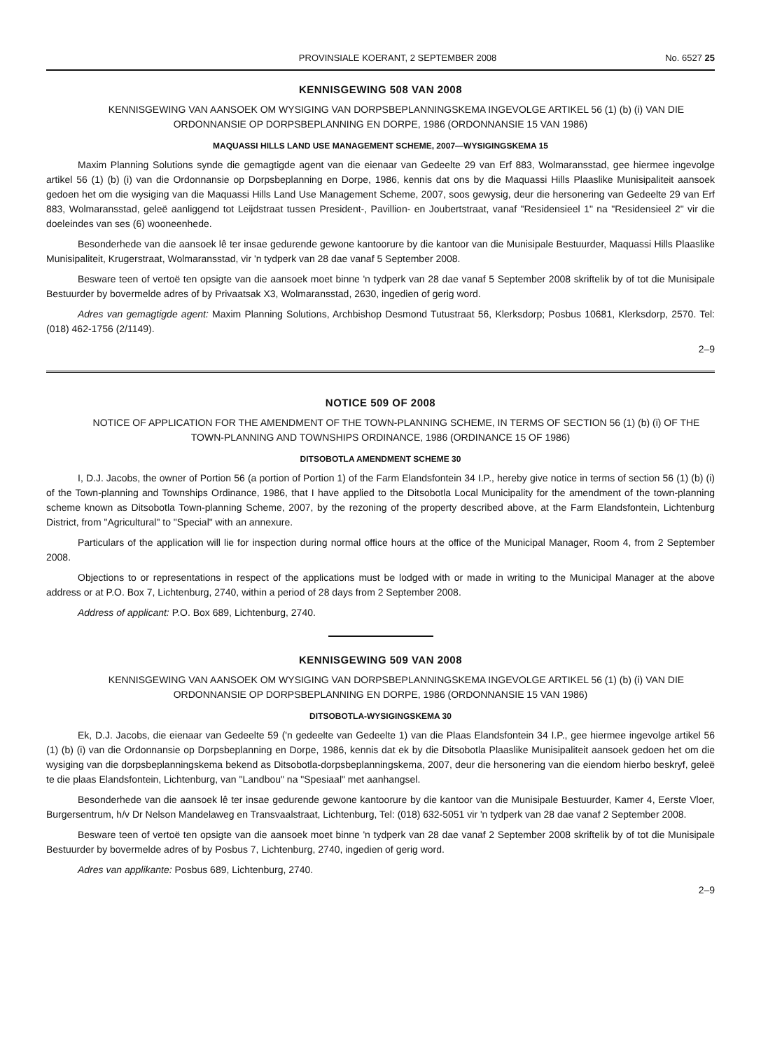PROVINSIALE KOERANT, 2 SEPTEMBER 2008 No. 6527 25
KENNISGEWING 508 VAN 2008
KENNISGEWING VAN AANSOEK OM WYSIGING VAN DORPSBEPLANNINGSKEMA INGEVOLGE ARTIKEL 56 (1) (b) (i) VAN DIE ORDONNANSIE OP DORPSBEPLANNING EN DORPE, 1986 (ORDONNANSIE 15 VAN 1986)
MAQUASSI HILLS LAND USE MANAGEMENT SCHEME, 2007—WYSIGINGSKEMA 15
Maxim Planning Solutions synde die gemagtigde agent van die eienaar van Gedeelte 29 van Erf 883, Wolmaransstad, gee hiermee ingevolge artikel 56 (1) (b) (i) van die Ordonnansie op Dorpsbeplanning en Dorpe, 1986, kennis dat ons by die Maquassi Hills Plaaslike Munisipaliteit aansoek gedoen het om die wysiging van die Maquassi Hills Land Use Management Scheme, 2007, soos gewysig, deur die hersonering van Gedeelte 29 van Erf 883, Wolmaransstad, geleë aanliggend tot Leijdstraat tussen President-, Pavillion- en Joubertstraat, vanaf "Residensieel 1" na "Residensieel 2" vir die doeleindes van ses (6) wooneenhede.
Besonderhede van die aansoek lê ter insae gedurende gewone kantoorure by die kantoor van die Munisipale Bestuurder, Maquassi Hills Plaaslike Munisipaliteit, Krugerstraat, Wolmaransstad, vir 'n tydperk van 28 dae vanaf 5 September 2008.
Besware teen of vertoë ten opsigte van die aansoek moet binne 'n tydperk van 28 dae vanaf 5 September 2008 skriftelik by of tot die Munisipale Bestuurder by bovermelde adres of by Privaatsak X3, Wolmaransstad, 2630, ingedien of gerig word.
Adres van gemagtigde agent: Maxim Planning Solutions, Archbishop Desmond Tutustraat 56, Klerksdorp; Posbus 10681, Klerksdorp, 2570. Tel: (018) 462-1756 (2/1149).
2–9
NOTICE 509 OF 2008
NOTICE OF APPLICATION FOR THE AMENDMENT OF THE TOWN-PLANNING SCHEME, IN TERMS OF SECTION 56 (1) (b) (i) OF THE TOWN-PLANNING AND TOWNSHIPS ORDINANCE, 1986 (ORDINANCE 15 OF 1986)
DITSOBOTLA AMENDMENT SCHEME 30
I, D.J. Jacobs, the owner of Portion 56 (a portion of Portion 1) of the Farm Elandsfontein 34 I.P., hereby give notice in terms of section 56 (1) (b) (i) of the Town-planning and Townships Ordinance, 1986, that I have applied to the Ditsobotla Local Municipality for the amendment of the town-planning scheme known as Ditsobotla Town-planning Scheme, 2007, by the rezoning of the property described above, at the Farm Elandsfontein, Lichtenburg District, from "Agricultural" to "Special" with an annexure.
Particulars of the application will lie for inspection during normal office hours at the office of the Municipal Manager, Room 4, from 2 September 2008.
Objections to or representations in respect of the applications must be lodged with or made in writing to the Municipal Manager at the above address or at P.O. Box 7, Lichtenburg, 2740, within a period of 28 days from 2 September 2008.
Address of applicant: P.O. Box 689, Lichtenburg, 2740.
KENNISGEWING 509 VAN 2008
KENNISGEWING VAN AANSOEK OM WYSIGING VAN DORPSBEPLANNINGSKEMA INGEVOLGE ARTIKEL 56 (1) (b) (i) VAN DIE ORDONNANSIE OP DORPSBEPLANNING EN DORPE, 1986 (ORDONNANSIE 15 VAN 1986)
DITSOBOTLA-WYSIGINGSKEMA 30
Ek, D.J. Jacobs, die eienaar van Gedeelte 59 ('n gedeelte van Gedeelte 1) van die Plaas Elandsfontein 34 I.P., gee hiermee ingevolge artikel 56 (1) (b) (i) van die Ordonnansie op Dorpsbeplanning en Dorpe, 1986, kennis dat ek by die Ditsobotla Plaaslike Munisipaliteit aansoek gedoen het om die wysiging van die dorpsbeplanningskema bekend as Ditsobotla-dorpsbeplanningskema, 2007, deur die hersonering van die eiendom hierbo beskryf, geleë te die plaas Elandsfontein, Lichtenburg, van "Landbou" na "Spesiaal" met aanhangsel.
Besonderhede van die aansoek lê ter insae gedurende gewone kantoorure by die kantoor van die Munisipale Bestuurder, Kamer 4, Eerste Vloer, Burgersentrum, h/v Dr Nelson Mandelaweg en Transvaalstraat, Lichtenburg, Tel: (018) 632-5051 vir 'n tydperk van 28 dae vanaf 2 September 2008.
Besware teen of vertoë ten opsigte van die aansoek moet binne 'n tydperk van 28 dae vanaf 2 September 2008 skriftelik by of tot die Munisipale Bestuurder by bovermelde adres of by Posbus 7, Lichtenburg, 2740, ingedien of gerig word.
Adres van applikante: Posbus 689, Lichtenburg, 2740.
2–9